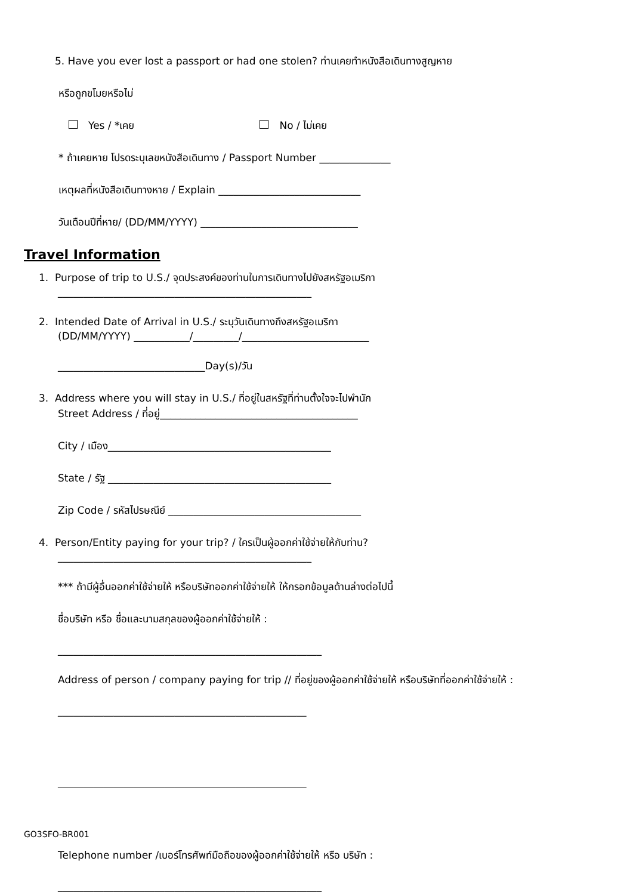5. Have you ever lost a passport or had one stolen? ท่านเคยทำหนังสือเดินทางสูญหาย
หรือถูกขโมยหรือไม่
Yes / *เคย No / ไม่เคย
* ถ้าเคยหาย โปรดระบุเลขหนังสือเดินทาง / Passport Number ______________
เหตุผลที่หนังสือเดินทางหาย / Explain ____________________________
วันเดือนปีที่หาย/ (DD/MM/YYYY) _______________________________
Travel Information
1. Purpose of trip to U.S./ จุดประสงค์ของท่านในการเดินทางไปยังสหรัฐอเมริกา
__________________________________________________
2. Intended Date of Arrival in U.S./ ระบุวันเดินทางถึงสหรัฐอเมริกา
(DD/MM/YYYY) ___________/_________/_________________________
_____________________________Day(s)/วัน
3. Address where you will stay in U.S./ ที่อยู่ในสหรัฐที่ท่านตั้งใจจะไปพำนัก
Street Address / ที่อยู่_______________________________________
City / เมือง____________________________________________
State / รัฐ ____________________________________________
Zip Code / รหัสไปรษณีย์ ______________________________________
4. Person/Entity paying for your trip? / ใครเป็นผู้ออกค่าใช้จ่ายให้กับท่าน?
__________________________________________________
*** ถ้ามีผู้อื่นออกค่าใช้จ่ายให้ หรือบริษัทออกค่าใช้จ่ายให้ ให้กรอกข้อมูลด้านล่างต่อไปนี้
ชื่อบริษัท หรือ ชื่อและนามสกุลของผู้ออกค่าใช้จ่ายให้ :
____________________________________________________
Address of person / company paying for trip // ที่อยู่ของผู้ออกค่าใช้จ่ายให้ หรือบริษัทที่ออกค่าใช้จ่ายให้ :
_________________________________________________
_________________________________________________
Telephone number /เบอร์โทรศัพท์มือถือของผู้ออกค่าใช้จ่ายให้ หรือ บริษัท :
____________________________________________________
GO3SFO-BR001